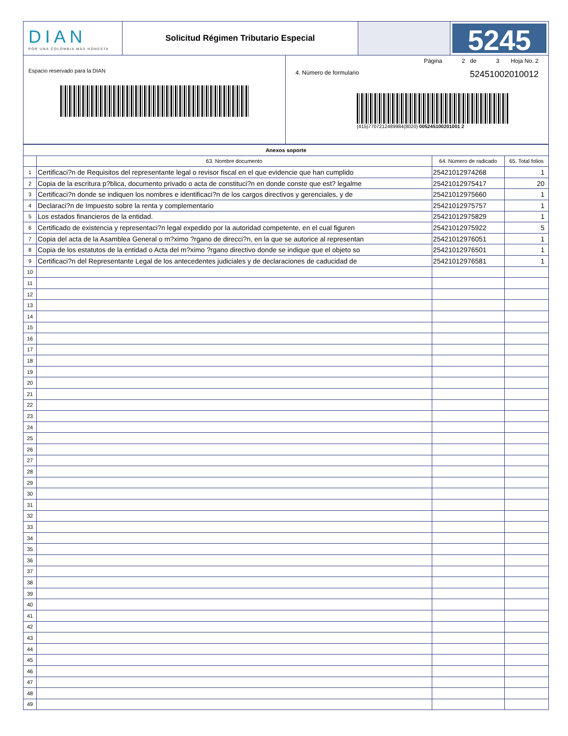DIAN
POR UNA COLOMBIA MÁS HONESTA
Solicitud Régimen Tributario Especial
5245
Espacio reservado para la DIAN
Página 2 de 3 Hoja No. 2
4. Número de formulario 52451002010012
(415)7707212489984(8020) 005245100201001 2
| Anexos soporte | | | |
| --- | --- | --- | --- |
| | 63. Nombre documento | 64. Número de radicado | 65. Total folios |
| 1 | Certificaci?n de Requisitos del representante legal o revisor fiscal en el que evidencie que han cumplido | 25421012974268 | 1 |
| 2 | Copia de la escritura p?blica, documento privado o acta de constituci?n en donde conste que est? legalme | 25421012975417 | 20 |
| 3 | Certificaci?n donde se indiquen los nombres e identificaci?n de los cargos directivos y gerenciales, y de | 25421012975660 | 1 |
| 4 | Declaraci?n de Impuesto sobre la renta y complementario | 25421012975757 | 1 |
| 5 | Los estados financieros de la entidad. | 25421012975829 | 1 |
| 6 | Certificado de existencia y representaci?n legal expedido por la autoridad competente, en el cual figuren | 25421012975922 | 5 |
| 7 | Copia del acta de la Asamblea General o m?ximo ?rgano de direcci?n, en la que se autorice al representan | 25421012976051 | 1 |
| 8 | Copia de los estatutos de la entidad o Acta del m?ximo ?rgano directivo donde se indique que el objeto so | 25421012976501 | 1 |
| 9 | Certificaci?n del Representante Legal de los antecedentes judiciales y de declaraciones de caducidad de | 25421012976581 | 1 |
| 10 | | | |
| 11 | | | |
| 12 | | | |
| 13 | | | |
| 14 | | | |
| 15 | | | |
| 16 | | | |
| 17 | | | |
| 18 | | | |
| 19 | | | |
| 20 | | | |
| 21 | | | |
| 22 | | | |
| 23 | | | |
| 24 | | | |
| 25 | | | |
| 26 | | | |
| 27 | | | |
| 28 | | | |
| 29 | | | |
| 30 | | | |
| 31 | | | |
| 32 | | | |
| 33 | | | |
| 34 | | | |
| 35 | | | |
| 36 | | | |
| 37 | | | |
| 38 | | | |
| 39 | | | |
| 40 | | | |
| 41 | | | |
| 42 | | | |
| 43 | | | |
| 44 | | | |
| 45 | | | |
| 46 | | | |
| 47 | | | |
| 48 | | | |
| 49 | | | |